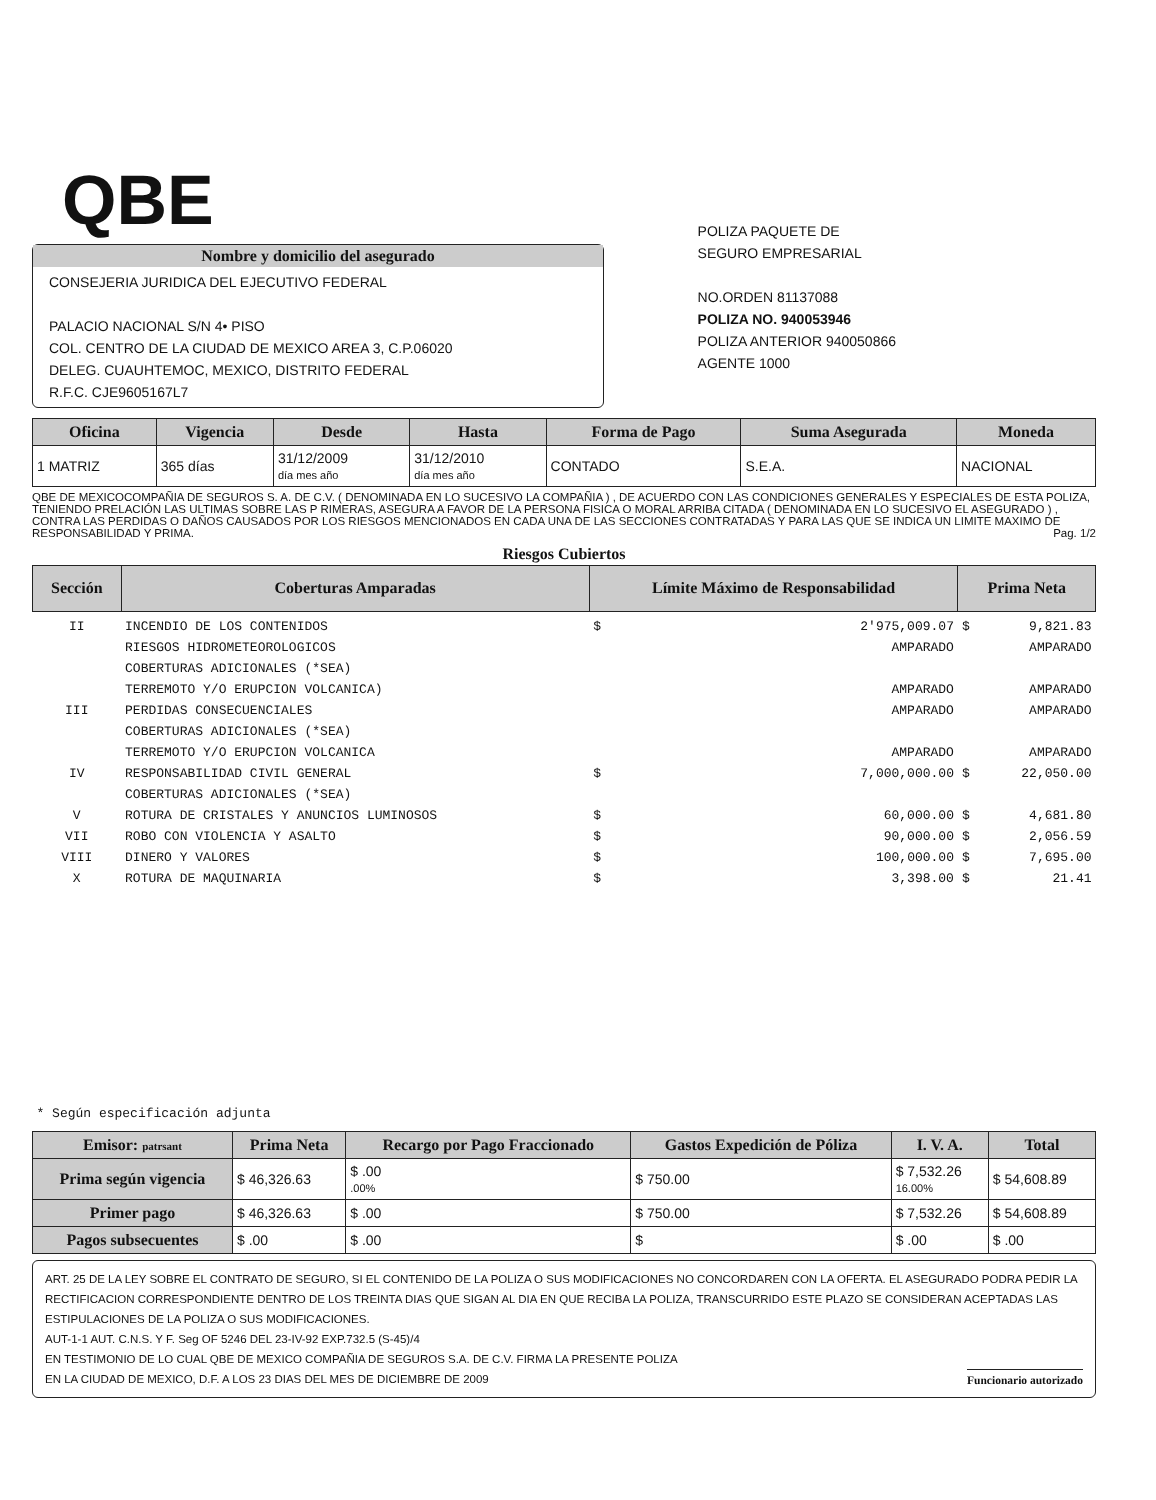QBE
POLIZA PAQUETE DE
SEGURO EMPRESARIAL
NO.ORDEN 81137088
POLIZA NO. 940053946
POLIZA ANTERIOR 940050866
AGENTE 1000
Nombre y domicilio del asegurado
CONSEJERIA JURIDICA DEL EJECUTIVO FEDERAL
PALACIO NACIONAL S/N 4• PISO
COL. CENTRO DE LA CIUDAD DE MEXICO AREA 3, C.P.06020
DELEG. CUAUHTEMOC, MEXICO, DISTRITO FEDERAL
R.F.C. CJE9605167L7
| Oficina | Vigencia | Desde | Hasta | Forma de Pago | Suma Asegurada | Moneda |
| --- | --- | --- | --- | --- | --- | --- |
| 1 MATRIZ | 365 días | 31/12/2009 día mes año | 31/12/2010 día mes año | CONTADO | S.E.A. | NACIONAL |
QBE DE MEXICOCOMPAÑIA DE SEGUROS S. A. DE C.V. ( DENOMINADA EN LO SUCESIVO LA COMPAÑIA ) , DE ACUERDO CON LAS CONDICIONES GENERALES Y ESPECIALES DE ESTA POLIZA, TENIENDO PRELACIÓN LAS ULTIMAS SOBRE LAS P RIMERAS, ASEGURA A FAVOR DE LA PERSONA FISICA O MORAL ARRIBA CITADA ( DENOMINADA EN LO SUCESIVO EL ASEGURADO ) , CONTRA LAS PERDIDAS O DAÑOS CAUSADOS POR LOS RIESGOS MENCIONADOS EN CADA UNA DE LAS SECCIONES CONTRATADAS Y PARA LAS QUE SE INDICA UN LIMITE MAXIMO DE RESPONSABILIDAD Y PRIMA. Pag. 1/2
Riesgos Cubiertos
| Sección | Coberturas Amparadas | Límite Máximo de Responsabilidad | | Prima Neta | |
| --- | --- | --- | --- | --- | --- |
| II III IV V VII VIII X | INCENDIO DE LOS CONTENIDOS RIESGOS HIDROMETEOROLOGICOS COBERTURAS ADICIONALES (*SEA) TERREMOTO Y/O ERUPCION VOLCANICA) PERDIDAS CONSECUENCIALES COBERTURAS ADICIONALES (*SEA) TERREMOTO Y/O ERUPCION VOLCANICA RESPONSABILIDAD CIVIL GENERAL COBERTURAS ADICIONALES (*SEA) ROTURA DE CRISTALES Y ANUNCIOS LUMINOSOS ROBO CON VIOLENCIA Y ASALTO DINERO Y VALORES ROTURA DE MAQUINARIA | $ $ $ $ $ $ | 2'975,009.07 AMPARADO AMPARADO AMPARADO AMPARADO 7,000,000.00 60,000.00 90,000.00 100,000.00 3,398.00 | $ $ $ $ $ $ | 9,821.83 AMPARADO AMPARADO AMPARADO AMPARADO 22,050.00 4,681.80 2,056.59 7,695.00 21.41 |
| * Según especificación adjunta | | | | | |
| Emisor: patrsant | Prima Neta | Recargo por Pago Fraccionado | Gastos Expedición de Póliza | I. V. A. | Total |
| --- | --- | --- | --- | --- | --- |
| Prima según vigencia | $ 46,326.63 | $ .00 .00% | $ 750.00 | $ 7,532.26 16.00% | $ 54,608.89 |
| Primer pago | $ 46,326.63 | $ .00 | $ 750.00 | $ 7,532.26 | $ 54,608.89 |
| Pagos subsecuentes | $ .00 | $ .00 | $ | $ .00 | $ .00 |
ART. 25 DE LA LEY SOBRE EL CONTRATO DE SEGURO, SI EL CONTENIDO DE LA POLIZA O SUS MODIFICACIONES NO CONCORDAREN CON LA OFERTA. EL ASEGURADO PODRA PEDIR LA RECTIFICACION CORRESPONDIENTE DENTRO DE LOS TREINTA DIAS QUE SIGAN AL DIA EN QUE RECIBA LA POLIZA, TRANSCURRIDO ESTE PLAZO SE CONSIDERAN ACEPTADAS LAS ESTIPULACIONES DE LA POLIZA O SUS MODIFICACIONES.
AUT-1-1 AUT. C.N.S. Y F. Seg OF 5246 DEL 23-IV-92 EXP.732.5 (S-45)/4
EN TESTIMONIO DE LO CUAL QBE DE MEXICO COMPAÑIA DE SEGUROS S.A. DE C.V. FIRMA LA PRESENTE POLIZA
EN LA CIUDAD DE MEXICO, D.F. A LOS 23 DIAS DEL MES DE DICIEMBRE DE 2009 Funcionario autorizado